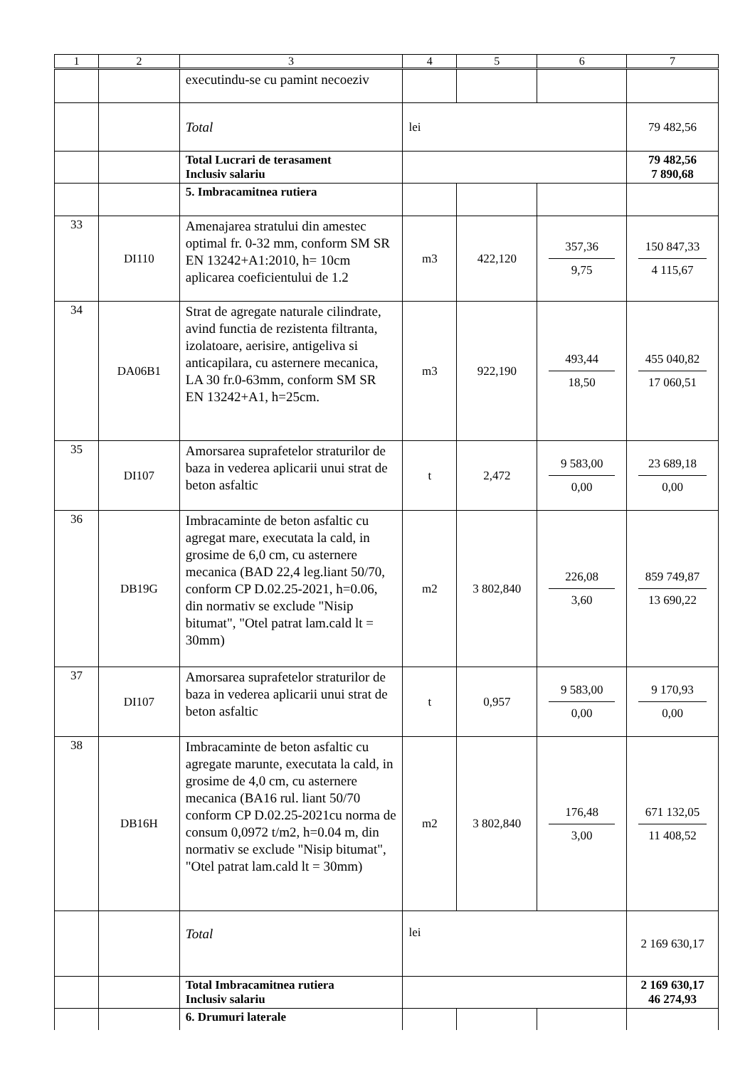| 1 | 2 | 3 | 4 | 5 | 6 | 7 |
| --- | --- | --- | --- | --- | --- | --- |
| | | executindu-se cu pamint necoeziv | | | | |
| | | Total | lei | | | 79 482,56 |
| | | Total Lucrari de terasament Inclusiv salariu | | | | 79 482,56 7 890,68 |
| | | 5. Imbracamitnea rutiera | | | | |
| 33 | DI110 | Amenajarea stratului din amestec optimal fr. 0-32 mm, conform SM SR EN 13242+A1:2010, h= 10cm aplicarea coeficientului de 1.2 | m3 | 422,120 | 357,36 9,75 | 150 847,33 4 115,67 |
| 34 | DA06B1 | Strat de agregate naturale cilindrate, avind functia de rezistenta filtranta, izolatoare, aerisire, antigeliva si anticapilara, cu asternere mecanica, LA 30 fr.0-63mm, conform SM SR EN 13242+A1, h=25cm. | m3 | 922,190 | 493,44 18,50 | 455 040,82 17 060,51 |
| 35 | DI107 | Amorsarea suprafetelor straturilor de baza in vederea aplicarii unui strat de beton asfaltic | t | 2,472 | 9 583,00 0,00 | 23 689,18 0,00 |
| 36 | DB19G | Imbracaminte de beton asfaltic cu agregat mare, executata la cald, in grosime de 6,0 cm, cu asternere mecanica (BAD 22,4 leg.liant 50/70, conform CP D.02.25-2021, h=0.06, din normativ se exclude "Nisip bitumat", "Otel patrat lam.cald lt = 30mm) | m2 | 3 802,840 | 226,08 3,60 | 859 749,87 13 690,22 |
| 37 | DI107 | Amorsarea suprafetelor straturilor de baza in vederea aplicarii unui strat de beton asfaltic | t | 0,957 | 9 583,00 0,00 | 9 170,93 0,00 |
| 38 | DB16H | Imbracaminte de beton asfaltic cu agregate marunte, executata la cald, in grosime de 4,0 cm, cu asternere mecanica (BA16 rul. liant 50/70 conform CP D.02.25-2021cu norma de consum 0,0972 t/m2, h=0.04 m, din normativ se exclude "Nisip bitumat", "Otel patrat lam.cald lt = 30mm) | m2 | 3 802,840 | 176,48 3,00 | 671 132,05 11 408,52 |
| | | Total | lei | | | 2 169 630,17 |
| | | Total Imbracamitnea rutiera Inclusiv salariu | | | | 2 169 630,17 46 274,93 |
| | | 6. Drumuri laterale | | | | |